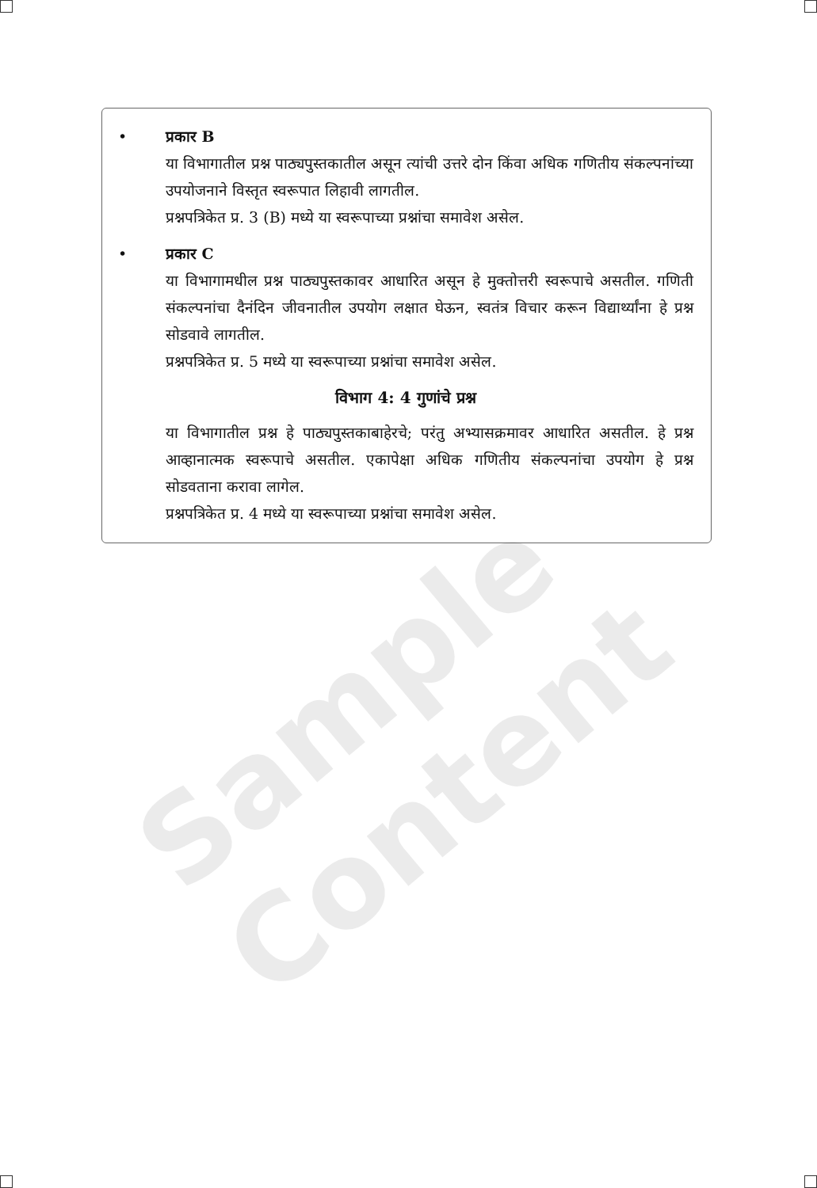• प्रकार B
या विभागातील प्रश्न पाठ्यपुस्तकातील असून त्यांची उत्तरे दोन किंवा अधिक गणितीय संकल्पनांच्या उपयोजनाने विस्तृत स्वरूपात लिहावी लागतील.
प्रश्नपत्रिकेत प्र. 3 (B) मध्ये या स्वरूपाच्या प्रश्नांचा समावेश असेल.
• प्रकार C
या विभागामधील प्रश्न पाठ्यपुस्तकावर आधारित असून हे मुक्तोत्तरी स्वरूपाचे असतील. गणिती संकल्पनांचा दैनंदिन जीवनातील उपयोग लक्षात घेऊन, स्वतंत्र विचार करून विद्यार्थ्यांना हे प्रश्न सोडवावे लागतील.
प्रश्नपत्रिकेत प्र. 5 मध्ये या स्वरूपाच्या प्रश्नांचा समावेश असेल.
विभाग 4: 4 गुणांचे प्रश्न
या विभागातील प्रश्न हे पाठ्यपुस्तकाबाहेरचे; परंतु अभ्यासक्रमावर आधारित असतील. हे प्रश्न आव्हानात्मक स्वरूपाचे असतील. एकापेक्षा अधिक गणितीय संकल्पनांचा उपयोग हे प्रश्न सोडवताना करावा लागेल.
प्रश्नपत्रिकेत प्र. 4 मध्ये या स्वरूपाच्या प्रश्नांचा समावेश असेल.
Sample Content